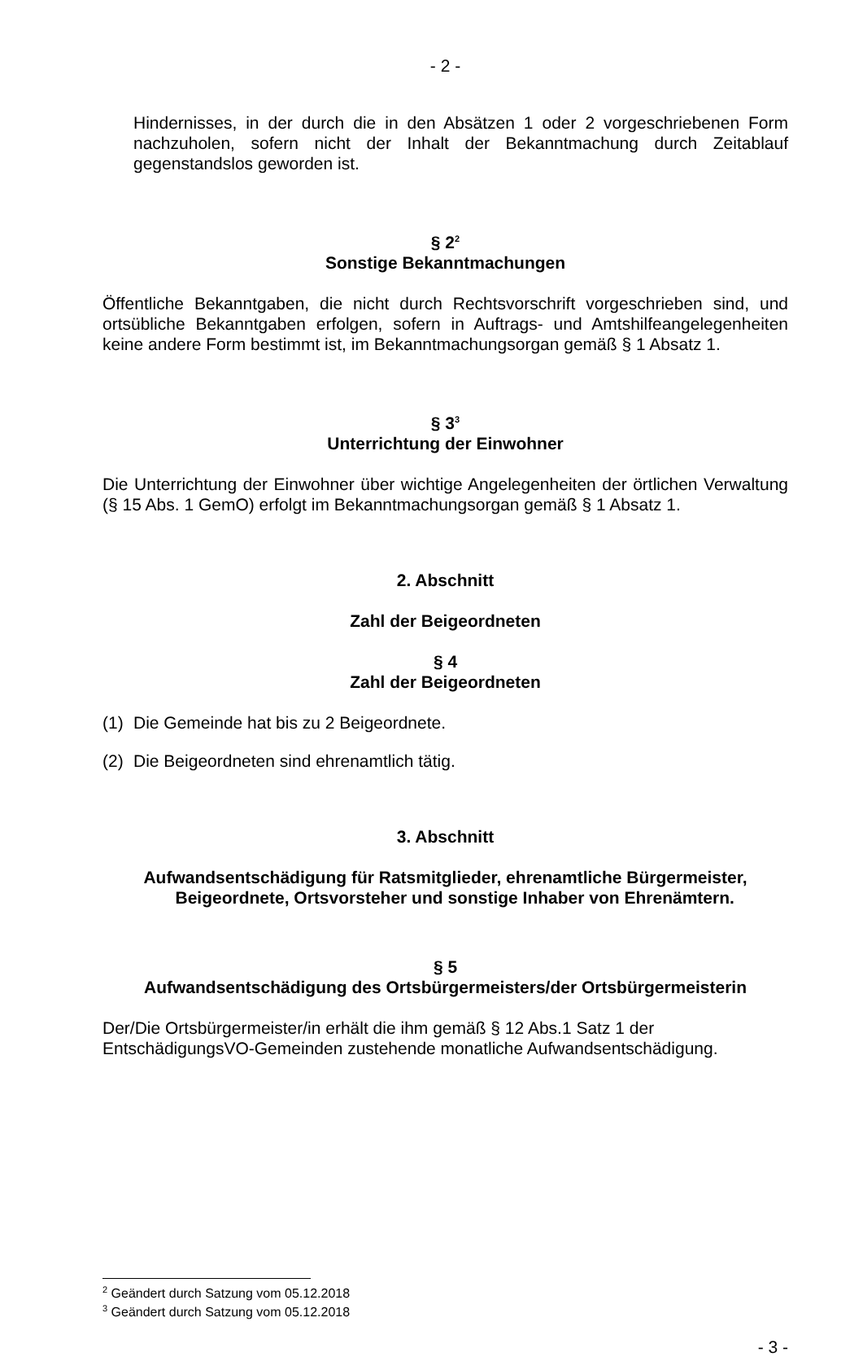- 2 -
Hindernisses, in der durch die in den Absätzen 1 oder 2 vorgeschriebenen Form nachzuholen, sofern nicht der Inhalt der Bekanntmachung durch Zeitablauf gegenstandslos geworden ist.
§ 2<sup>2</sup>
Sonstige Bekanntmachungen
Öffentliche Bekanntgaben, die nicht durch Rechtsvorschrift vorgeschrieben sind, und ortsübliche Bekanntgaben erfolgen, sofern in Auftrags- und Amtshilfeangelegenheiten keine andere Form bestimmt ist, im Bekanntmachungsorgan gemäß § 1 Absatz 1.
§ 3<sup>3</sup>
Unterrichtung der Einwohner
Die Unterrichtung der Einwohner über wichtige Angelegenheiten der örtlichen Verwaltung (§ 15 Abs. 1 GemO) erfolgt im Bekanntmachungsorgan gemäß § 1 Absatz 1.
2. Abschnitt
Zahl der Beigeordneten
§ 4
Zahl der Beigeordneten
(1) Die Gemeinde hat bis zu 2 Beigeordnete.
(2) Die Beigeordneten sind ehrenamtlich tätig.
3. Abschnitt
Aufwandsentschädigung für Ratsmitglieder, ehrenamtliche Bürgermeister,
Beigeordnete, Ortsvorsteher und sonstige Inhaber von Ehrenämtern.
§ 5
Aufwandsentschädigung des Ortsbürgermeisters/der Ortsbürgermeisterin
Der/Die Ortsbürgermeister/in erhält die ihm gemäß § 12 Abs.1 Satz 1 der EntschädigungsVO-Gemeinden zustehende monatliche Aufwandsentschädigung.
<sup>2</sup> Geändert durch Satzung vom 05.12.2018
<sup>3</sup> Geändert durch Satzung vom 05.12.2018
- 3 -